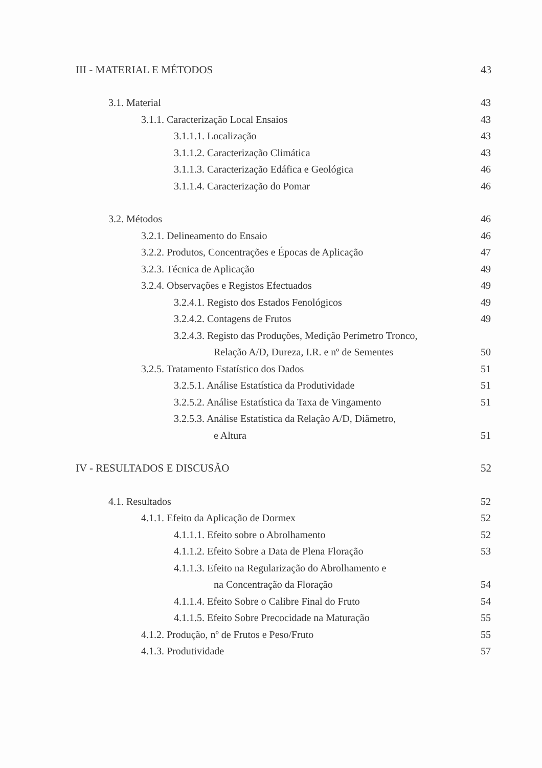III - MATERIAL E MÉTODOS 43
3.1. Material 43
3.1.1. Caracterização Local Ensaios 43
3.1.1.1. Localização 43
3.1.1.2. Caracterização Climática 43
3.1.1.3. Caracterização Edáfica e Geológica 46
3.1.1.4. Caracterização do Pomar 46
3.2. Métodos 46
3.2.1. Delineamento do Ensaio 46
3.2.2. Produtos, Concentrações e Épocas de Aplicação 47
3.2.3. Técnica de Aplicação 49
3.2.4. Observações e Registos Efectuados 49
3.2.4.1. Registo dos Estados Fenológicos 49
3.2.4.2. Contagens de Frutos 49
3.2.4.3. Registo das Produções, Medição Perímetro Tronco,
Relação A/D, Dureza, I.R. e nº de Sementes 50
3.2.5. Tratamento Estatístico dos Dados 51
3.2.5.1. Análise Estatística da Produtividade 51
3.2.5.2. Análise Estatística da Taxa de Vingamento 51
3.2.5.3. Análise Estatística da Relação A/D, Diâmetro,
e Altura 51
IV - RESULTADOS E DISCUSÃO 52
4.1. Resultados 52
4.1.1. Efeito da Aplicação de Dormex 52
4.1.1.1. Efeito sobre o Abrolhamento 52
4.1.1.2. Efeito Sobre a Data de Plena Floração 53
4.1.1.3. Efeito na Regularização do Abrolhamento e
na Concentração da Floração 54
4.1.1.4. Efeito Sobre o Calibre Final do Fruto 54
4.1.1.5. Efeito Sobre Precocidade na Maturação 55
4.1.2. Produção, nº de Frutos e Peso/Fruto 55
4.1.3. Produtividade 57